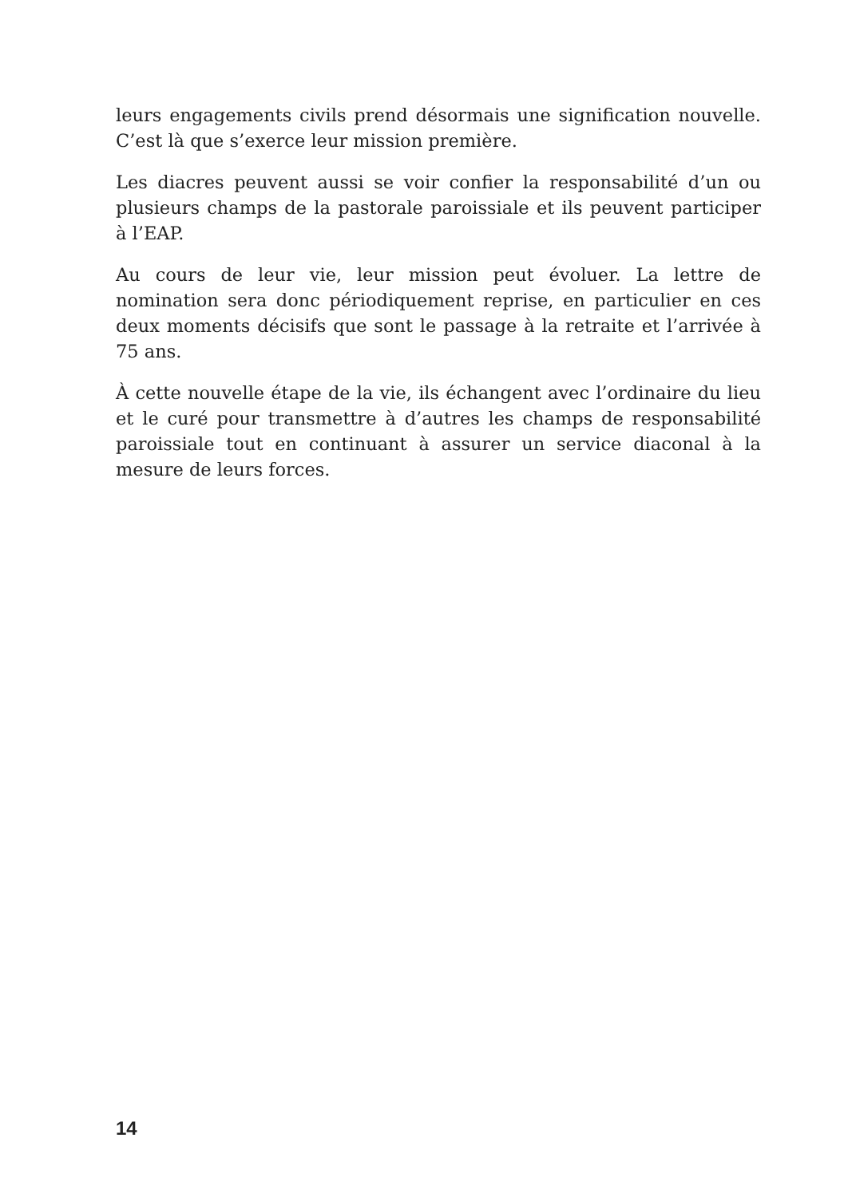leurs engagements civils prend désormais une signification nouvelle. C’est là que s’exerce leur mission première.
Les diacres peuvent aussi se voir confier la responsabilité d’un ou plusieurs champs de la pastorale paroissiale et ils peuvent participer à l’EAP.
Au cours de leur vie, leur mission peut évoluer. La lettre de nomination sera donc périodiquement reprise, en particulier en ces deux moments décisifs que sont le passage à la retraite et l’arrivée à 75 ans.
À cette nouvelle étape de la vie, ils échangent avec l’ordinaire du lieu et le curé pour transmettre à d’autres les champs de responsabilité paroissiale tout en continuant à assurer un service diaconal à la mesure de leurs forces.
14